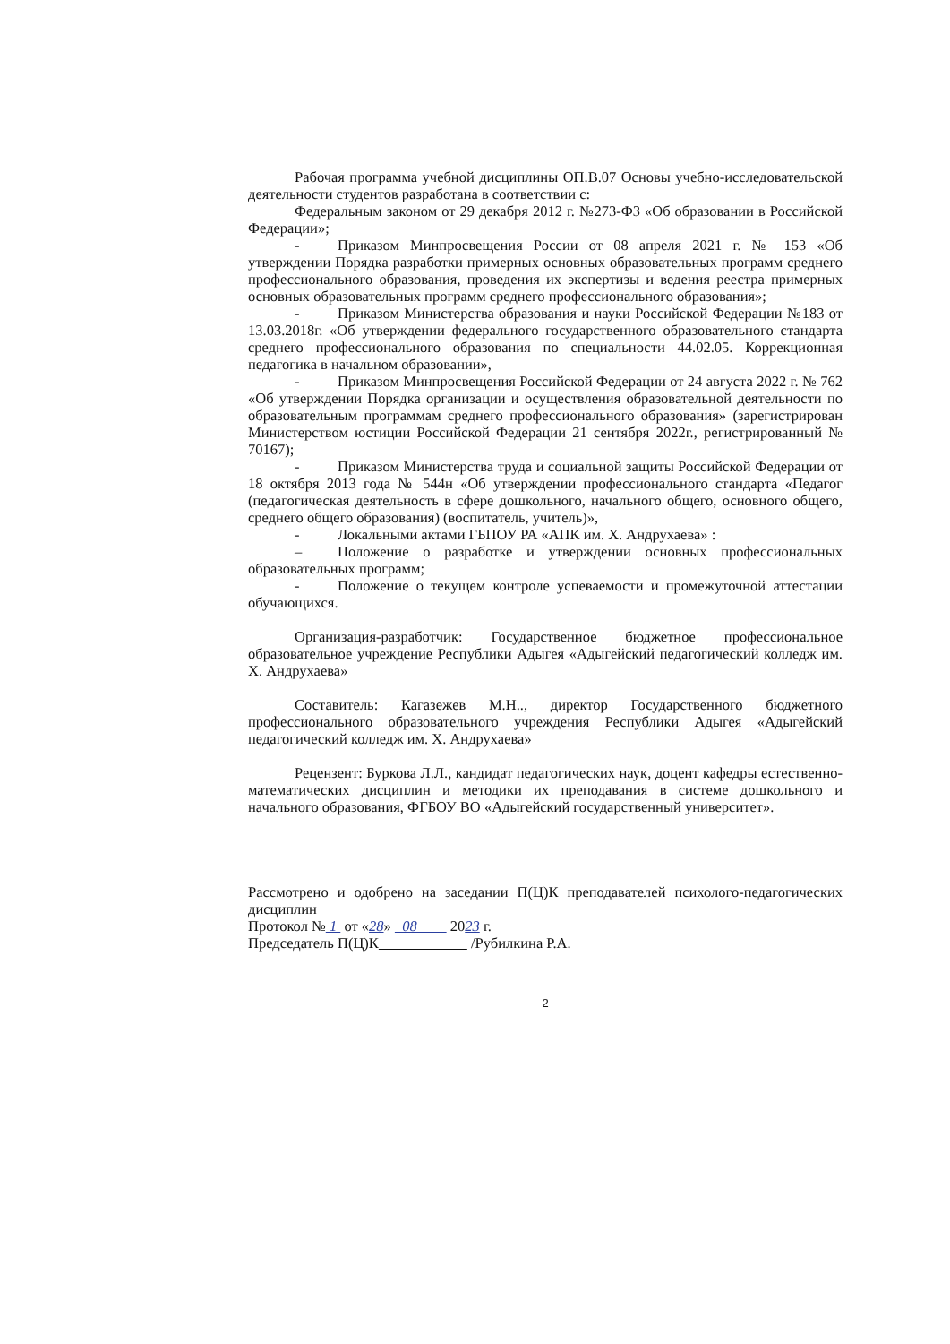Рабочая программа учебной дисциплины ОП.В.07 Основы учебно-исследовательской деятельности студентов разработана в соответствии с:
Федеральным законом от 29 декабря 2012 г. №273-ФЗ «Об образовании в Российской Федерации»;
- Приказом Минпросвещения России от 08 апреля 2021 г. № 153 «Об утверждении Порядка разработки примерных основных образовательных программ среднего профессионального образования, проведения их экспертизы и ведения реестра примерных основных образовательных программ среднего профессионального образования»;
- Приказом Министерства образования и науки Российской Федерации №183 от 13.03.2018г. «Об утверждении федерального государственного образовательного стандарта среднего профессионального образования по специальности 44.02.05. Коррекционная педагогика в начальном образовании»,
- Приказом Минпросвещения Российской Федерации от 24 августа 2022 г. № 762 «Об утверждении Порядка организации и осуществления образовательной деятельности по образовательным программам среднего профессионального образования» (зарегистрирован Министерством юстиции Российской Федерации 21 сентября 2022г., регистрированный № 70167);
- Приказом Министерства труда и социальной защиты Российской Федерации от 18 октября 2013 года № 544н «Об утверждении профессионального стандарта «Педагог (педагогическая деятельность в сфере дошкольного, начального общего, основного общего, среднего общего образования) (воспитатель, учитель)»,
- Локальными актами ГБПОУ РА «АПК им. Х. Андрухаева» :
– Положение о разработке и утверждении основных профессиональных образовательных программ;
- Положение о текущем контроле успеваемости и промежуточной аттестации обучающихся.
Организация-разработчик: Государственное бюджетное профессиональное образовательное учреждение Республики Адыгея «Адыгейский педагогический колледж им. Х. Андрухаева»
Составитель: Кагазежев М.Н.., директор Государственного бюджетного профессионального образовательного учреждения Республики Адыгея «Адыгейский педагогический колледж им. Х. Андрухаева»
Рецензент: Буркова Л.Л., кандидат педагогических наук, доцент кафедры естественно-математических дисциплин и методики их преподавания в системе дошкольного и начального образования, ФГБОУ ВО «Адыгейский государственный университет».
Рассмотрено и одобрено на заседании П(Ц)К преподавателей психолого-педагогических дисциплин
Протокол № 1 от «28» 08 2023 г.
Председатель П(Ц)К /Рубилкина Р.А.
2